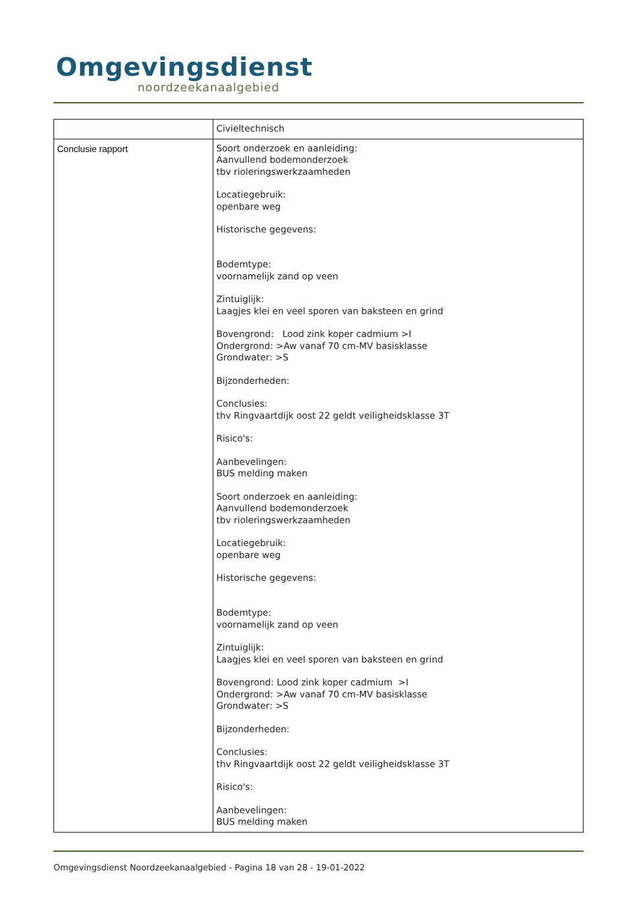Omgevingsdienst
noordzeekanaalgebied
| | Civieltechnisch |
| Conclusie rapport | Soort onderzoek en aanleiding: Aanvullend bodemonderzoek tbv rioleringswerkzaamheden Locatiegebruik: openbare weg Historische gegevens: Bodemtype: voornamelijk zand op veen Zintuiglijk: Laagjes klei en veel sporen van baksteen en grind Bovengrond: Lood zink koper cadmium >I Ondergrond: >Aw vanaf 70 cm-MV basisklasse Grondwater: >S Bijzonderheden: Conclusies: thv Ringvaartdijk oost 22 geldt veiligheidsklasse 3T Risico's: Aanbevelingen: BUS melding maken Soort onderzoek en aanleiding: Aanvullend bodemonderzoek tbv rioleringswerkzaamheden Locatiegebruik: openbare weg Historische gegevens: Bodemtype: voornamelijk zand op veen Zintuiglijk: Laagjes klei en veel sporen van baksteen en grind Bovengrond: Lood zink koper cadmium >I Ondergrond: >Aw vanaf 70 cm-MV basisklasse Grondwater: >S Bijzonderheden: Conclusies: thv Ringvaartdijk oost 22 geldt veiligheidsklasse 3T Risico's: Aanbevelingen: BUS melding maken |
Omgevingsdienst Noordzeekanaalgebied - Pagina 18 van 28 - 19-01-2022